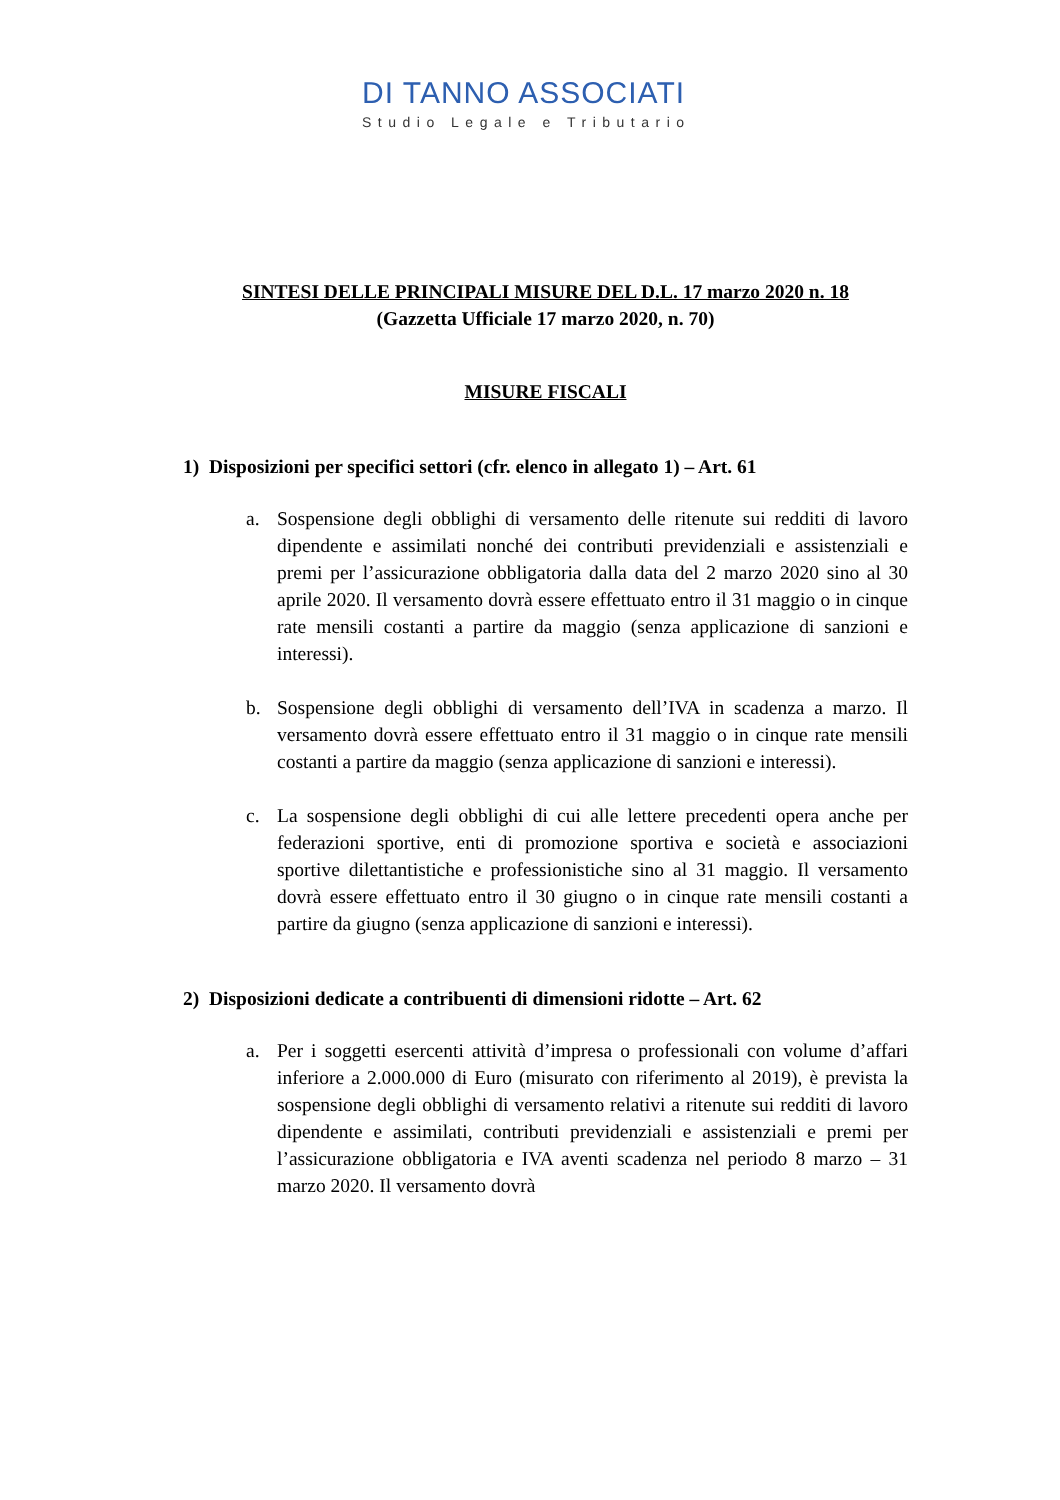DI TANNO ASSOCIATI
Studio Legale e Tributario
SINTESI DELLE PRINCIPALI MISURE DEL D.L. 17 marzo 2020 n. 18
(Gazzetta Ufficiale 17 marzo 2020, n. 70)
MISURE FISCALI
1) Disposizioni per specifici settori (cfr. elenco in allegato 1) – Art. 61
a. Sospensione degli obblighi di versamento delle ritenute sui redditi di lavoro dipendente e assimilati nonché dei contributi previdenziali e assistenziali e premi per l’assicurazione obbligatoria dalla data del 2 marzo 2020 sino al 30 aprile 2020. Il versamento dovrà essere effettuato entro il 31 maggio o in cinque rate mensili costanti a partire da maggio (senza applicazione di sanzioni e interessi).
b. Sospensione degli obblighi di versamento dell’IVA in scadenza a marzo. Il versamento dovrà essere effettuato entro il 31 maggio o in cinque rate mensili costanti a partire da maggio (senza applicazione di sanzioni e interessi).
c. La sospensione degli obblighi di cui alle lettere precedenti opera anche per federazioni sportive, enti di promozione sportiva e società e associazioni sportive dilettantistiche e professionistiche sino al 31 maggio. Il versamento dovrà essere effettuato entro il 30 giugno o in cinque rate mensili costanti a partire da giugno (senza applicazione di sanzioni e interessi).
2) Disposizioni dedicate a contribuenti di dimensioni ridotte – Art. 62
a. Per i soggetti esercenti attività d’impresa o professionali con volume d’affari inferiore a 2.000.000 di Euro (misurato con riferimento al 2019), è prevista la sospensione degli obblighi di versamento relativi a ritenute sui redditi di lavoro dipendente e assimilati, contributi previdenziali e assistenziali e premi per l’assicurazione obbligatoria e IVA aventi scadenza nel periodo 8 marzo – 31 marzo 2020. Il versamento dovrà